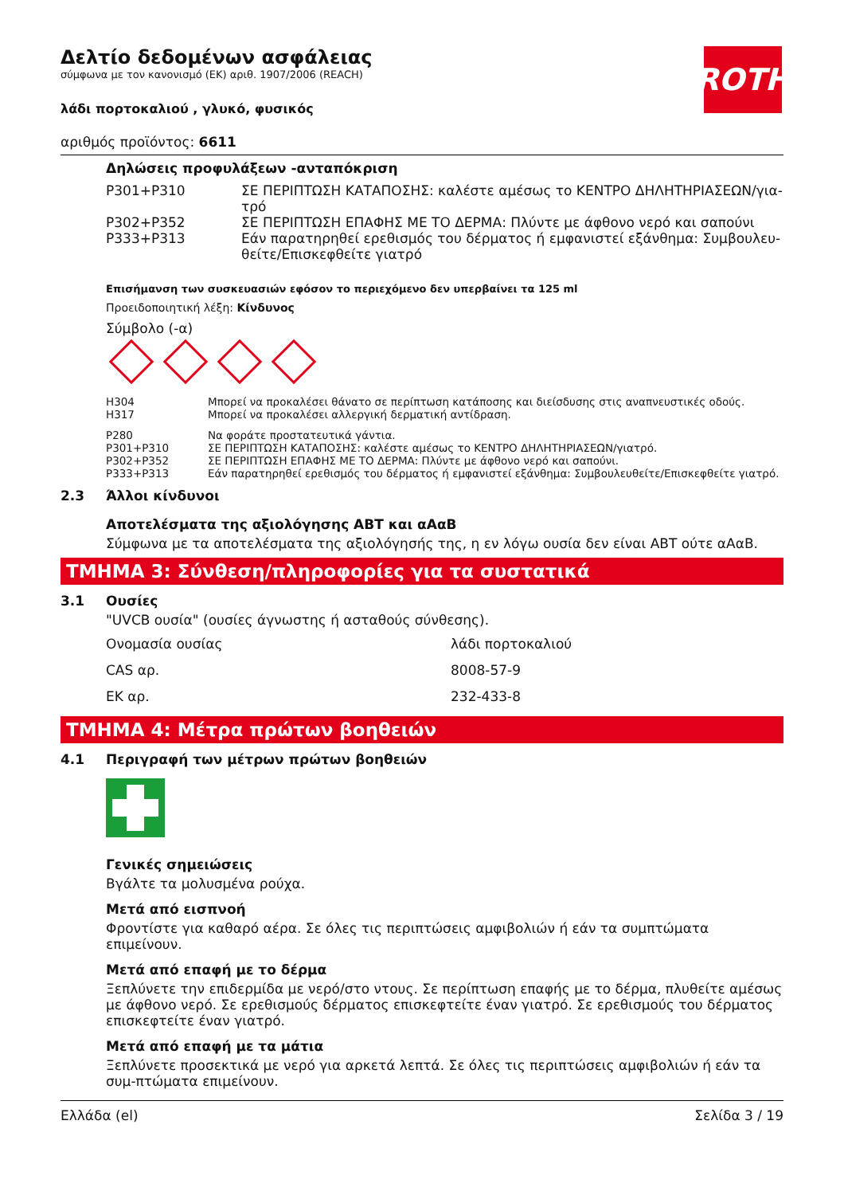ROTH
Δελτίο δεδομένων ασφάλειας
σύμφωνα με τον κανονισμό (ΕΚ) αριθ. 1907/2006 (REACH)
λάδι πορτοκαλιού , γλυκό, φυσικός
αριθμός προϊόντος: 6611
Δηλώσεις προφυλάξεων -ανταπόκριση
| P301+P310 | ΣΕ ΠΕΡΙΠΤΩΣΗ ΚΑΤΑΠΟΣΗΣ: καλέστε αμέσως το ΚΕΝΤΡΟ ΔΗΛΗΤΗΡΙΑΣΕΩΝ/για-τρό |
| P302+P352 | ΣΕ ΠΕΡΙΠΤΩΣΗ ΕΠΑΦΗΣ ΜΕ ΤΟ ΔΕΡΜΑ: Πλύντε με άφθονο νερό και σαπούνι |
| P333+P313 | Εάν παρατηρηθεί ερεθισμός του δέρματος ή εμφανιστεί εξάνθημα: Συμβουλευ-θείτε/Επισκεφθείτε γιατρό |
Επισήμανση των συσκευασιών εφόσον το περιεχόμενο δεν υπερβαίνει τα 125 ml
Προειδοποιητική λέξη: Κίνδυνος
Σύμβολο (-α)
| H304 | Μπορεί να προκαλέσει θάνατο σε περίπτωση κατάποσης και διείσδυσης στις αναπνευστικές οδούς. |
| H317 | Μπορεί να προκαλέσει αλλεργική δερματική αντίδραση. |
| P280 | Να φοράτε προστατευτικά γάντια. |
| P301+P310 | ΣΕ ΠΕΡΙΠΤΩΣΗ ΚΑΤΑΠΟΣΗΣ: καλέστε αμέσως το ΚΕΝΤΡΟ ΔΗΛΗΤΗΡΙΑΣΕΩΝ/γιατρό. |
| P302+P352 | ΣΕ ΠΕΡΙΠΤΩΣΗ ΕΠΑΦΗΣ ΜΕ ΤΟ ΔΕΡΜΑ: Πλύντε με άφθονο νερό και σαπούνι. |
| P333+P313 | Εάν παρατηρηθεί ερεθισμός του δέρματος ή εμφανιστεί εξάνθημα: Συμβουλευθείτε/Επισκεφθείτε γιατρό. |
2.3 Άλλοι κίνδυνοι
Αποτελέσματα της αξιολόγησης ΑΒΤ και αΑαΒ
Σύμφωνα με τα αποτελέσματα της αξιολόγησής της, η εν λόγω ουσία δεν είναι ΑΒΤ ούτε αΑαΒ.
ΤΜΗΜΑ 3: Σύνθεση/πληροφορίες για τα συστατικά
3.1 Ουσίες
"UVCB ουσία" (ουσίες άγνωστης ή ασταθούς σύνθεσης).
| Ονομασία ουσίας | λάδι πορτοκαλιού |
| CAS αρ. | 8008-57-9 |
| ΕΚ αρ. | 232-433-8 |
ΤΜΗΜΑ 4: Μέτρα πρώτων βοηθειών
4.1 Περιγραφή των μέτρων πρώτων βοηθειών
Γενικές σημειώσεις
Βγάλτε τα μολυσμένα ρούχα.
Μετά από εισπνοή
Φροντίστε για καθαρό αέρα. Σε όλες τις περιπτώσεις αμφιβολιών ή εάν τα συμπτώματα επιμείνουν.
Μετά από επαφή με το δέρμα
Ξεπλύνετε την επιδερμίδα με νερό/στο ντους. Σε περίπτωση επαφής με το δέρμα, πλυθείτε αμέσως με άφθονο νερό. Σε ερεθισμούς δέρματος επισκεφτείτε έναν γιατρό. Σε ερεθισμούς του δέρματος επισκεφτείτε έναν γιατρό.
Μετά από επαφή με τα μάτια
Ξεπλύνετε προσεκτικά με νερό για αρκετά λεπτά. Σε όλες τις περιπτώσεις αμφιβολιών ή εάν τα συμ-πτώματα επιμείνουν.
Ελλάδα (el) Σελίδα 3 / 19